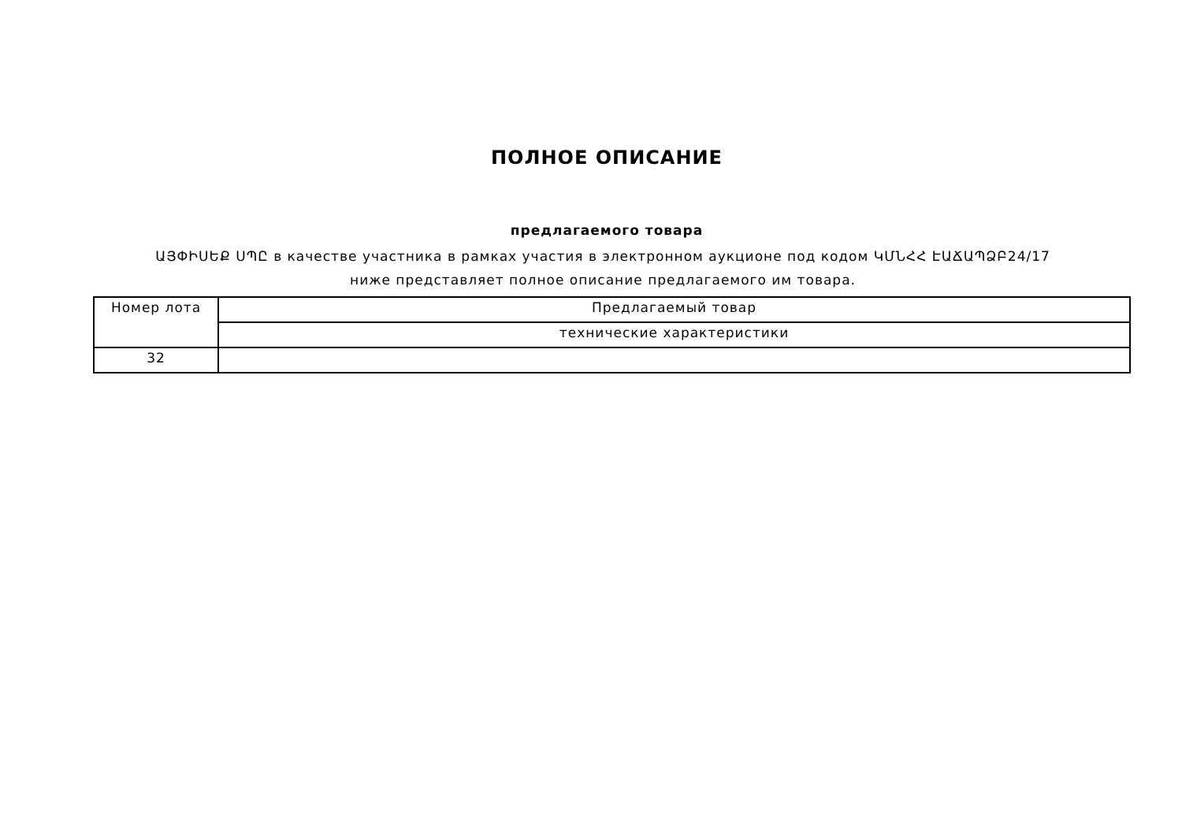ПОЛНОЕ ОПИСАНИЕ
предлагаемого товара
ԱՅՓԻՍԵՔ ՍՊԸ в качестве участника в рамках участия в электронном аукционе под кодом ԿՄՆՀՀ ԷԱՃԱՊՁԲ24/17 ниже представляет полное описание предлагаемого им товара.
| Номер лота | Предлагаемый товар |
| | технические характеристики |
| 32 | |